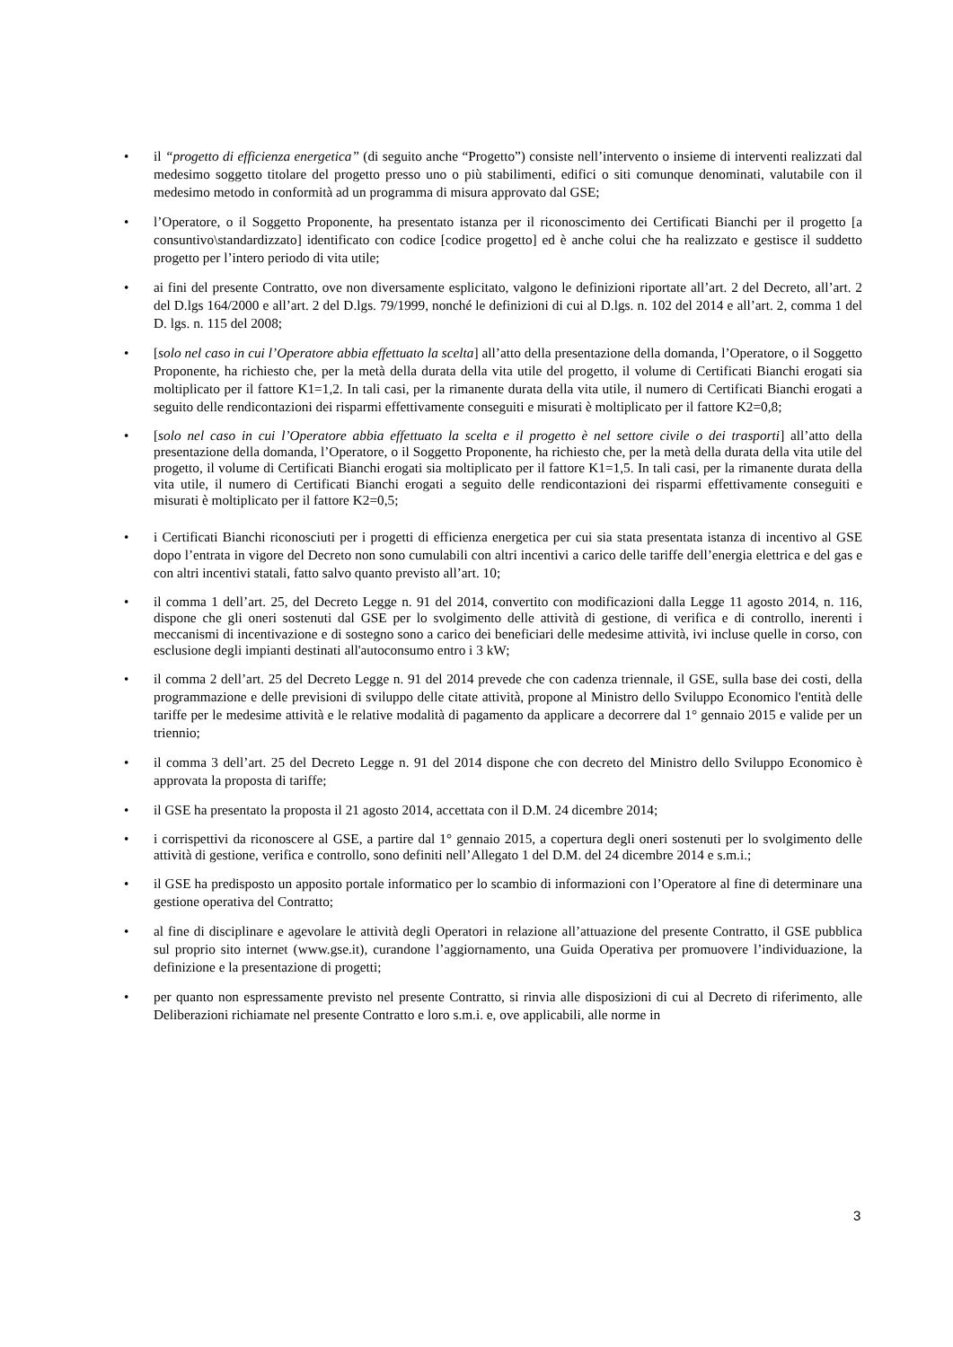• il “progetto di efficienza energetica” (di seguito anche “Progetto”) consiste nell’intervento o insieme di interventi realizzati dal medesimo soggetto titolare del progetto presso uno o più stabilimenti, edifici o siti comunque denominati, valutabile con il medesimo metodo in conformità ad un programma di misura approvato dal GSE;
• l’Operatore, o il Soggetto Proponente, ha presentato istanza per il riconoscimento dei Certificati Bianchi per il progetto [a consuntivo\standardizzato] identificato con codice [codice progetto] ed è anche colui che ha realizzato e gestisce il suddetto progetto per l’intero periodo di vita utile;
• ai fini del presente Contratto, ove non diversamente esplicitato, valgono le definizioni riportate all’art. 2 del Decreto, all’art. 2 del D.lgs 164/2000 e all’art. 2 del D.lgs. 79/1999, nonché le definizioni di cui al D.lgs. n. 102 del 2014 e all’art. 2, comma 1 del D. lgs. n. 115 del 2008;
• [solo nel caso in cui l’Operatore abbia effettuato la scelta] all’atto della presentazione della domanda, l’Operatore, o il Soggetto Proponente, ha richiesto che, per la metà della durata della vita utile del progetto, il volume di Certificati Bianchi erogati sia moltiplicato per il fattore K1=1,2. In tali casi, per la rimanente durata della vita utile, il numero di Certificati Bianchi erogati a seguito delle rendicontazioni dei risparmi effettivamente conseguiti e misurati è moltiplicato per il fattore K2=0,8;
• [solo nel caso in cui l’Operatore abbia effettuato la scelta e il progetto è nel settore civile o dei trasporti] all’atto della presentazione della domanda, l’Operatore, o il Soggetto Proponente, ha richiesto che, per la metà della durata della vita utile del progetto, il volume di Certificati Bianchi erogati sia moltiplicato per il fattore K1=1,5. In tali casi, per la rimanente durata della vita utile, il numero di Certificati Bianchi erogati a seguito delle rendicontazioni dei risparmi effettivamente conseguiti e misurati è moltiplicato per il fattore K2=0,5;
• i Certificati Bianchi riconosciuti per i progetti di efficienza energetica per cui sia stata presentata istanza di incentivo al GSE dopo l’entrata in vigore del Decreto non sono cumulabili con altri incentivi a carico delle tariffe dell’energia elettrica e del gas e con altri incentivi statali, fatto salvo quanto previsto all’art. 10;
• il comma 1 dell’art. 25, del Decreto Legge n. 91 del 2014, convertito con modificazioni dalla Legge 11 agosto 2014, n. 116, dispone che gli oneri sostenuti dal GSE per lo svolgimento delle attività di gestione, di verifica e di controllo, inerenti i meccanismi di incentivazione e di sostegno sono a carico dei beneficiari delle medesime attività, ivi incluse quelle in corso, con esclusione degli impianti destinati all'autoconsumo entro i 3 kW;
• il comma 2 dell’art. 25 del Decreto Legge n. 91 del 2014 prevede che con cadenza triennale, il GSE, sulla base dei costi, della programmazione e delle previsioni di sviluppo delle citate attività, propone al Ministro dello Sviluppo Economico l'entità delle tariffe per le medesime attività e le relative modalità di pagamento da applicare a decorrere dal 1° gennaio 2015 e valide per un triennio;
• il comma 3 dell’art. 25 del Decreto Legge n. 91 del 2014 dispone che con decreto del Ministro dello Sviluppo Economico è approvata la proposta di tariffe;
• il GSE ha presentato la proposta il 21 agosto 2014, accettata con il D.M. 24 dicembre 2014;
• i corrispettivi da riconoscere al GSE, a partire dal 1° gennaio 2015, a copertura degli oneri sostenuti per lo svolgimento delle attività di gestione, verifica e controllo, sono definiti nell’Allegato 1 del D.M. del 24 dicembre 2014 e s.m.i.;
• il GSE ha predisposto un apposito portale informatico per lo scambio di informazioni con l’Operatore al fine di determinare una gestione operativa del Contratto;
• al fine di disciplinare e agevolare le attività degli Operatori in relazione all’attuazione del presente Contratto, il GSE pubblica sul proprio sito internet (www.gse.it), curandone l’aggiornamento, una Guida Operativa per promuovere l’individuazione, la definizione e la presentazione di progetti;
• per quanto non espressamente previsto nel presente Contratto, si rinvia alle disposizioni di cui al Decreto di riferimento, alle Deliberazioni richiamate nel presente Contratto e loro s.m.i. e, ove applicabili, alle norme in
3